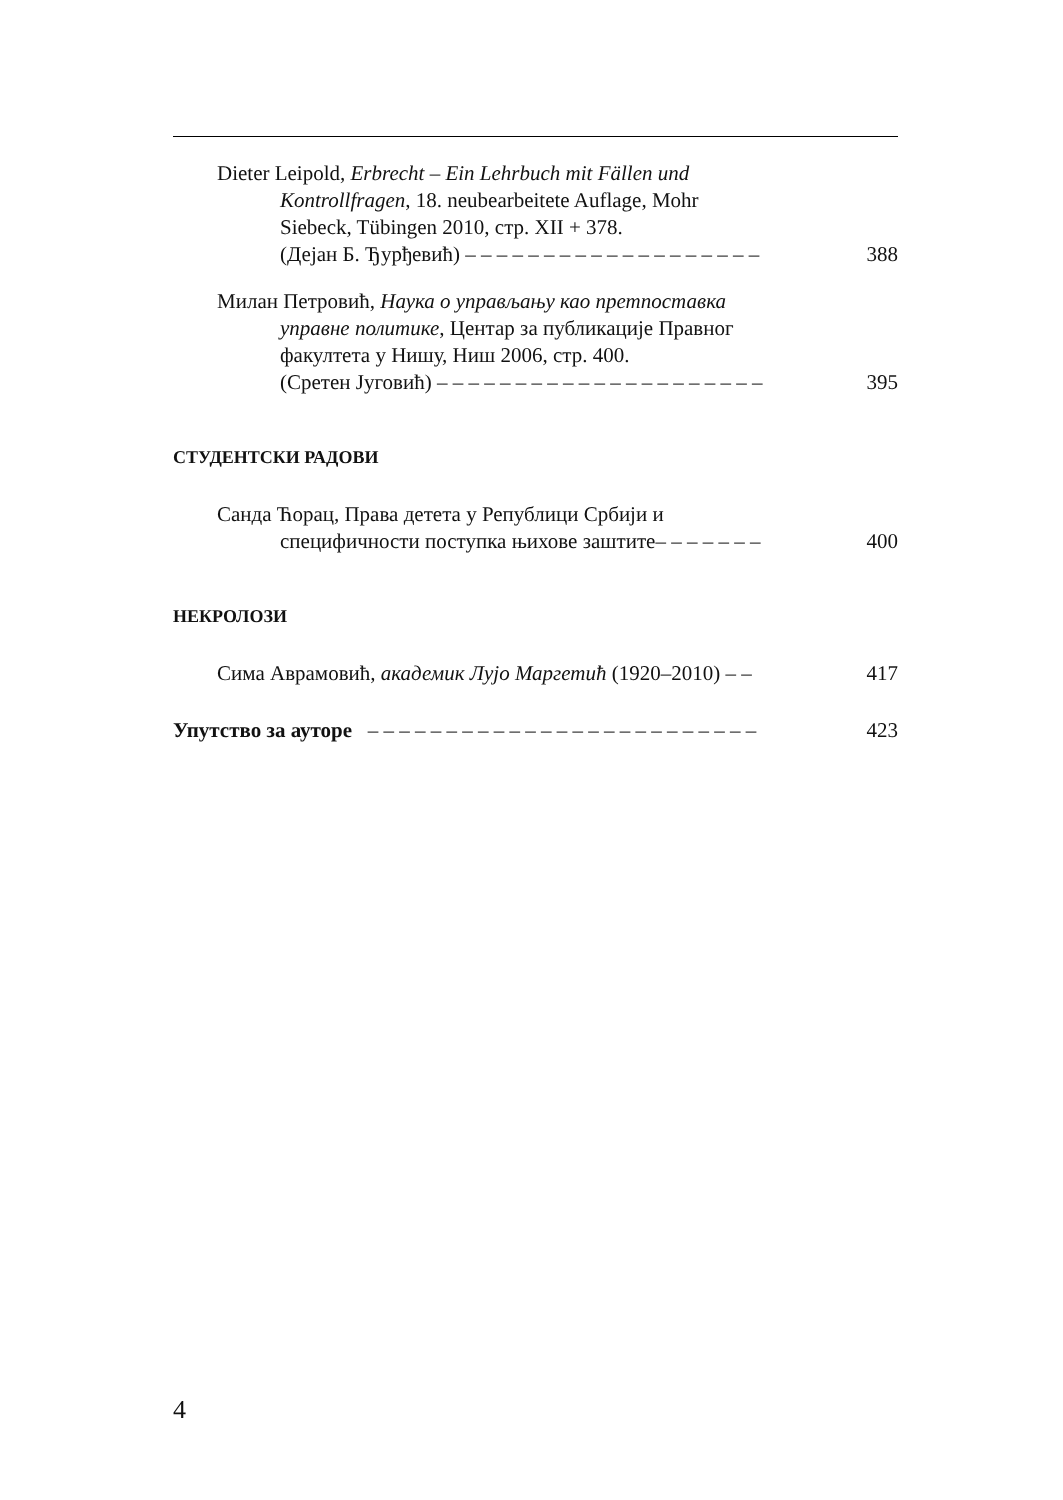Dieter Leipold, Erbrecht – Ein Lehrbuch mit Fällen und
Kontrollfragen, 18. neubearbeitete Auflage, Mohr
Siebeck, Tübingen 2010, стр. XII + 378.
(Дејан Б. Ђурђевић) – – – – – – – – – – – – – – – – – – –
388
Милан Петровић, Наука о управљању као претпоставка
управне политике, Центар за публикације Правног
факултета у Нишу, Ниш 2006, стр. 400.
(Сретен Југовић) – – – – – – – – – – – – – – – – – – – – –
395
СТУДЕНТСКИ РАДОВИ
Санда Ћорац, Права детета у Републици Србији и
специфичности поступка њихове заштите– – – – – – –
400
НЕКРОЛОЗИ
Сима Аврамовић, академик Лујо Маргетић (1920–2010) – –
417
Упутство за ауторе – – – – – – – – – – – – – – – – – – – – – – – – –
423
4